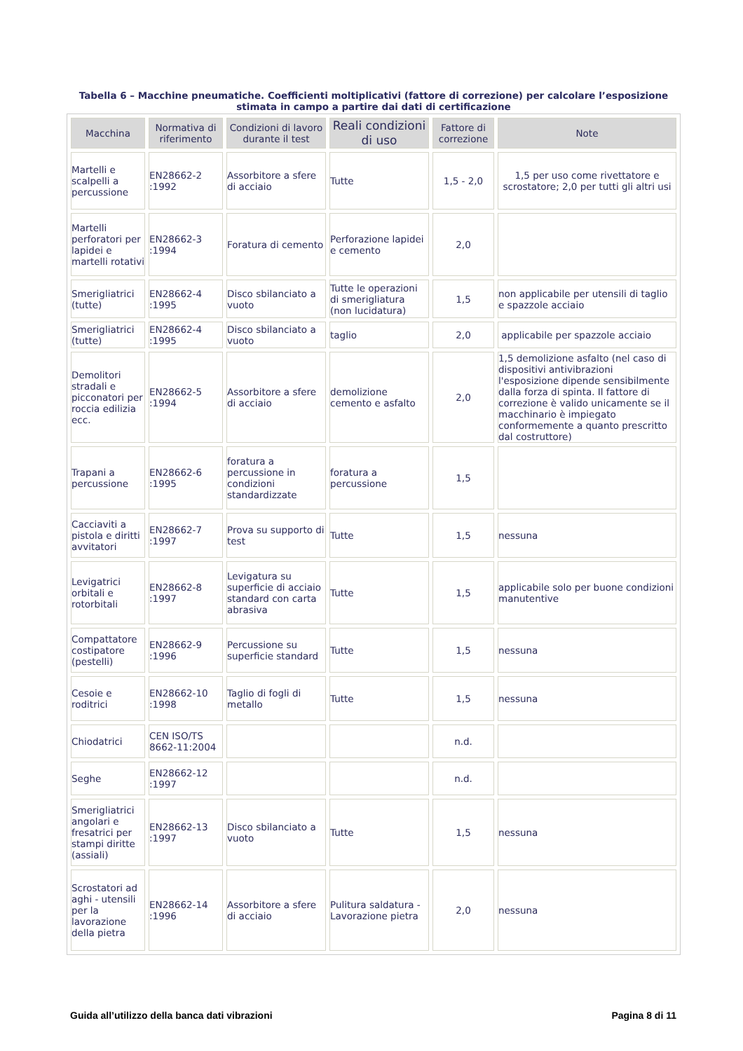Tabella 6 – Macchine pneumatiche. Coefficienti moltiplicativi (fattore di correzione) per calcolare l’esposizione stimata in campo a partire dai dati di certificazione
| Macchina | Normativa di riferimento | Condizioni di lavoro durante il test | Reali condizioni di uso | Fattore di correzione | Note |
| --- | --- | --- | --- | --- | --- |
| Martelli e scalpelli a percussione | EN28662-2 :1992 | Assorbitore a sfere di acciaio | Tutte | 1,5 - 2,0 | 1,5 per uso come rivettatore e scrostatore; 2,0 per tutti gli altri usi |
| Martelli perforatori per lapidei e martelli rotativi | EN28662-3 :1994 | Foratura di cemento | Perforazione lapidei e cemento | 2,0 | |
| Smerigliatrici (tutte) | EN28662-4 :1995 | Disco sbilanciato a vuoto | Tutte le operazioni di smerigliatura (non lucidatura) | 1,5 | non applicabile per utensili di taglio e spazzole acciaio |
| Smerigliatrici (tutte) | EN28662-4 :1995 | Disco sbilanciato a vuoto | taglio | 2,0 | applicabile per spazzole acciaio |
| Demolitori stradali e picconatori per roccia edilizia ecc. | EN28662-5 :1994 | Assorbitore a sfere di acciaio | demolizione cemento e asfalto | 2,0 | 1,5 demolizione asfalto (nel caso di dispositivi antivibrazioni l'esposizione dipende sensibilmente dalla forza di spinta. Il fattore di correzione è valido unicamente se il macchinario è impiegato conformemente a quanto prescritto dal costruttore) |
| Trapani a percussione | EN28662-6 :1995 | foratura a percussione in condizioni standardizzate | foratura a percussione | 1,5 | |
| Cacciaviti a pistola e diritti avvitatori | EN28662-7 :1997 | Prova su supporto di test | Tutte | 1,5 | nessuna |
| Levigatrici orbitali e rotorbitali | EN28662-8 :1997 | Levigatura su superficie di acciaio standard con carta abrasiva | Tutte | 1,5 | applicabile solo per buone condizioni manutentive |
| Compattatore costipatore (pestelli) | EN28662-9 :1996 | Percussione su superficie standard | Tutte | 1,5 | nessuna |
| Cesoie e roditrici | EN28662-10 :1998 | Taglio di fogli di metallo | Tutte | 1,5 | nessuna |
| Chiodatrici | CEN ISO/TS 8662-11:2004 | | | n.d. | |
| Seghe | EN28662-12 :1997 | | | n.d. | |
| Smerigliatrici angolari e fresatrici per stampi diritte (assiali) | EN28662-13 :1997 | Disco sbilanciato a vuoto | Tutte | 1,5 | nessuna |
| Scrostatori ad aghi - utensili per la lavorazione della pietra | EN28662-14 :1996 | Assorbitore a sfere di acciaio | Pulitura saldatura - Lavorazione pietra | 2,0 | nessuna |
Guida all’utilizzo della banca dati vibrazioni Pagina 8 di 11